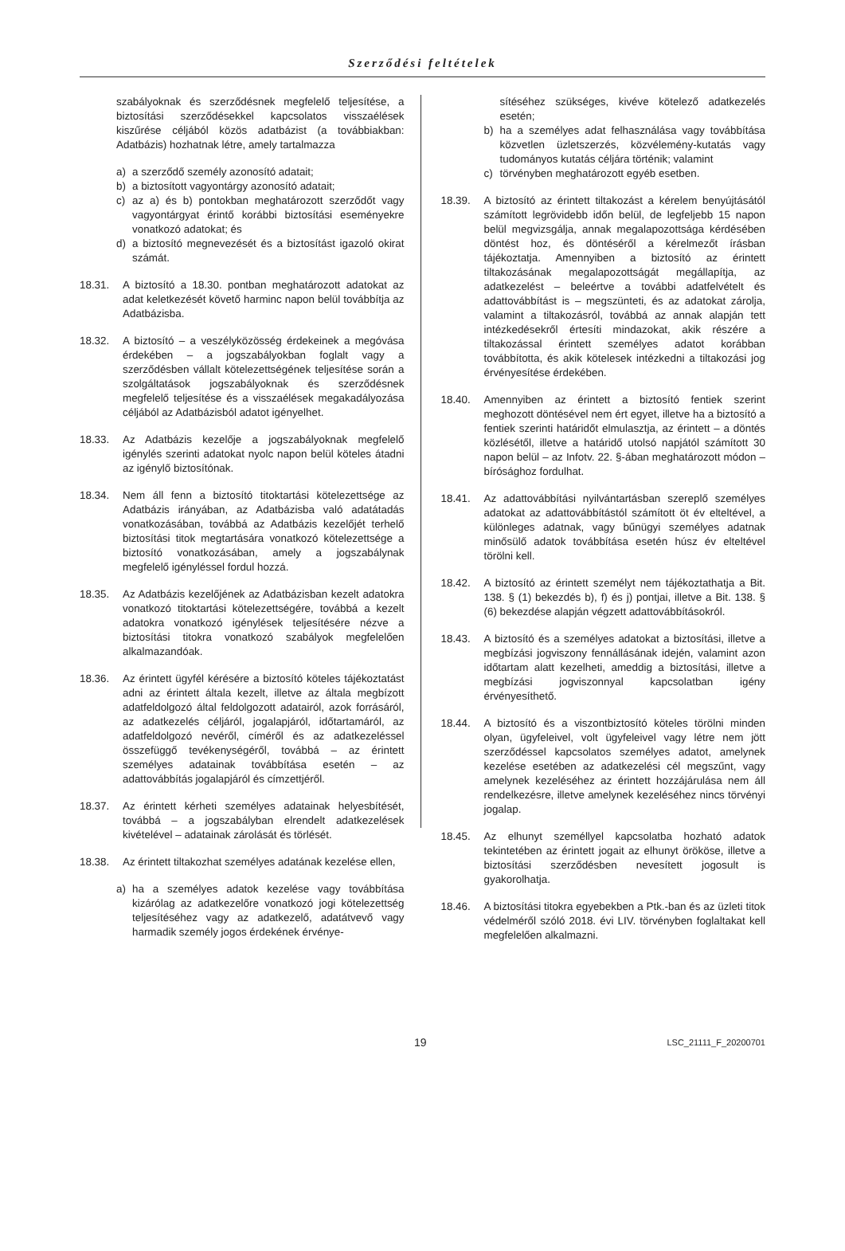Szerződési feltételek
szabályoknak és szerződésnek megfelelő teljesítése, a biztosítási szerződésekkel kapcsolatos visszaélések kiszűrése céljából közös adatbázist (a továbbiakban: Adatbázis) hozhatnak létre, amely tartalmazza
a) a szerződő személy azonosító adatait;
b) a biztosított vagyontárgy azonosító adatait;
c) az a) és b) pontokban meghatározott szerződőt vagy vagyontárgyat érintő korábbi biztosítási eseményekre vonatkozó adatokat; és
d) a biztosító megnevezését és a biztosítást igazoló okirat számát.
18.31. A biztosító a 18.30. pontban meghatározott adatokat az adat keletkezését követő harminc napon belül továbbítja az Adatbázisba.
18.32. A biztosító – a veszélyközösség érdekeinek a megóvása érdekében – a jogszabályokban foglalt vagy a szerződésben vállalt kötelezettségének teljesítése során a szolgáltatások jogszabályoknak és szerződésnek megfelelő teljesítése és a visszaélések megakadályozása céljából az Adatbázisból adatot igényelhet.
18.33. Az Adatbázis kezelője a jogszabályoknak megfelelő igénylés szerinti adatokat nyolc napon belül köteles átadni az igénylő biztosítónak.
18.34. Nem áll fenn a biztosító titoktartási kötelezettsége az Adatbázis irányában, az Adatbázisba való adatátadás vonatkozásában, továbbá az Adatbázis kezelőjét terhelő biztosítási titok megtartására vonatkozó kötelezettsége a biztosító vonatkozásában, amely a jogszabálynak megfelelő igényléssel fordul hozzá.
18.35. Az Adatbázis kezelőjének az Adatbázisban kezelt adatokra vonatkozó titoktartási kötelezettségére, továbbá a kezelt adatokra vonatkozó igénylések teljesítésére nézve a biztosítási titokra vonatkozó szabályok megfelelően alkalmazandóak.
18.36. Az érintett ügyfél kérésére a biztosító köteles tájékoztatást adni az érintett általa kezelt, illetve az általa megbízott adatfeldolgozó által feldolgozott adatairól, azok forrásáról, az adatkezelés céljáról, jogalapjáról, időtartamáról, az adatfeldolgozó nevéről, címéről és az adatkezeléssel összefüggő tevékenységéről, továbbá – az érintett személyes adatainak továbbítása esetén – az adattovábbítás jogalapjáról és címzettjéről.
18.37. Az érintett kérheti személyes adatainak helyesbítését, továbbá – a jogszabályban elrendelt adatkezelések kivételével – adatainak zárolását és törlését.
18.38. Az érintett tiltakozhat személyes adatának kezelése ellen,
a) ha a személyes adatok kezelése vagy továbbítása kizárólag az adatkezelőre vonatkozó jogi kötelezettség teljesítéséhez vagy az adatkezelő, adatátvevő vagy harmadik személy jogos érdekének érvénye-
sítéséhez szükséges, kivéve kötelező adatkezelés esetén;
b) ha a személyes adat felhasználása vagy továbbítása közvetlen üzletszerzés, közvélemény-kutatás vagy tudományos kutatás céljára történik; valamint
c) törvényben meghatározott egyéb esetben.
18.39. A biztosító az érintett tiltakozást a kérelem benyújtásától számított legrövidebb időn belül, de legfeljebb 15 napon belül megvizsgálja, annak megalapozottsága kérdésében döntést hoz, és döntéséről a kérelmezőt írásban tájékoztatja. Amennyiben a biztosító az érintett tiltakozásának megalapozottságát megállapítja, az adatkezelést – beleértve a további adatfelvételt és adattovábbítást is – megszünteti, és az adatokat zárolja, valamint a tiltakozásról, továbbá az annak alapján tett intézkedésekről értesíti mindazokat, akik részére a tiltakozással érintett személyes adatot korábban továbbította, és akik kötelesek intézkedni a tiltakozási jog érvényesítése érdekében.
18.40. Amennyiben az érintett a biztosító fentiek szerint meghozott döntésével nem ért egyet, illetve ha a biztosító a fentiek szerinti határidőt elmulasztja, az érintett – a döntés közlésétől, illetve a határidő utolsó napjától számított 30 napon belül – az Infotv. 22. §-ában meghatározott módon – bírósághoz fordulhat.
18.41. Az adattovábbítási nyilvántartásban szereplő személyes adatokat az adattovábbítástól számított öt év elteltével, a különleges adatnak, vagy bűnügyi személyes adatnak minősülő adatok továbbítása esetén húsz év elteltével törölni kell.
18.42. A biztosító az érintett személyt nem tájékoztathatja a Bit. 138. § (1) bekezdés b), f) és j) pontjai, illetve a Bit. 138. § (6) bekezdése alapján végzett adattovábbításokról.
18.43. A biztosító és a személyes adatokat a biztosítási, illetve a megbízási jogviszony fennállásának idején, valamint azon időtartam alatt kezelheti, ameddig a biztosítási, illetve a megbízási jogviszonnyal kapcsolatban igény érvényesíthető.
18.44. A biztosító és a viszontbiztosító köteles törölni minden olyan, ügyfeleivel, volt ügyfeleivel vagy létre nem jött szerződéssel kapcsolatos személyes adatot, amelynek kezelése esetében az adatkezelési cél megszűnt, vagy amelynek kezeléséhez az érintett hozzájárulása nem áll rendelkezésre, illetve amelynek kezeléséhez nincs törvényi jogalap.
18.45. Az elhunyt személlyel kapcsolatba hozható adatok tekintetében az érintett jogait az elhunyt örököse, illetve a biztosítási szerződésben nevesített jogosult is gyakorolhatja.
18.46. A biztosítási titokra egyebekben a Ptk.-ban és az üzleti titok védelméről szóló 2018. évi LIV. törvényben foglaltakat kell megfelelően alkalmazni.
19 LSC_21111_F_20200701